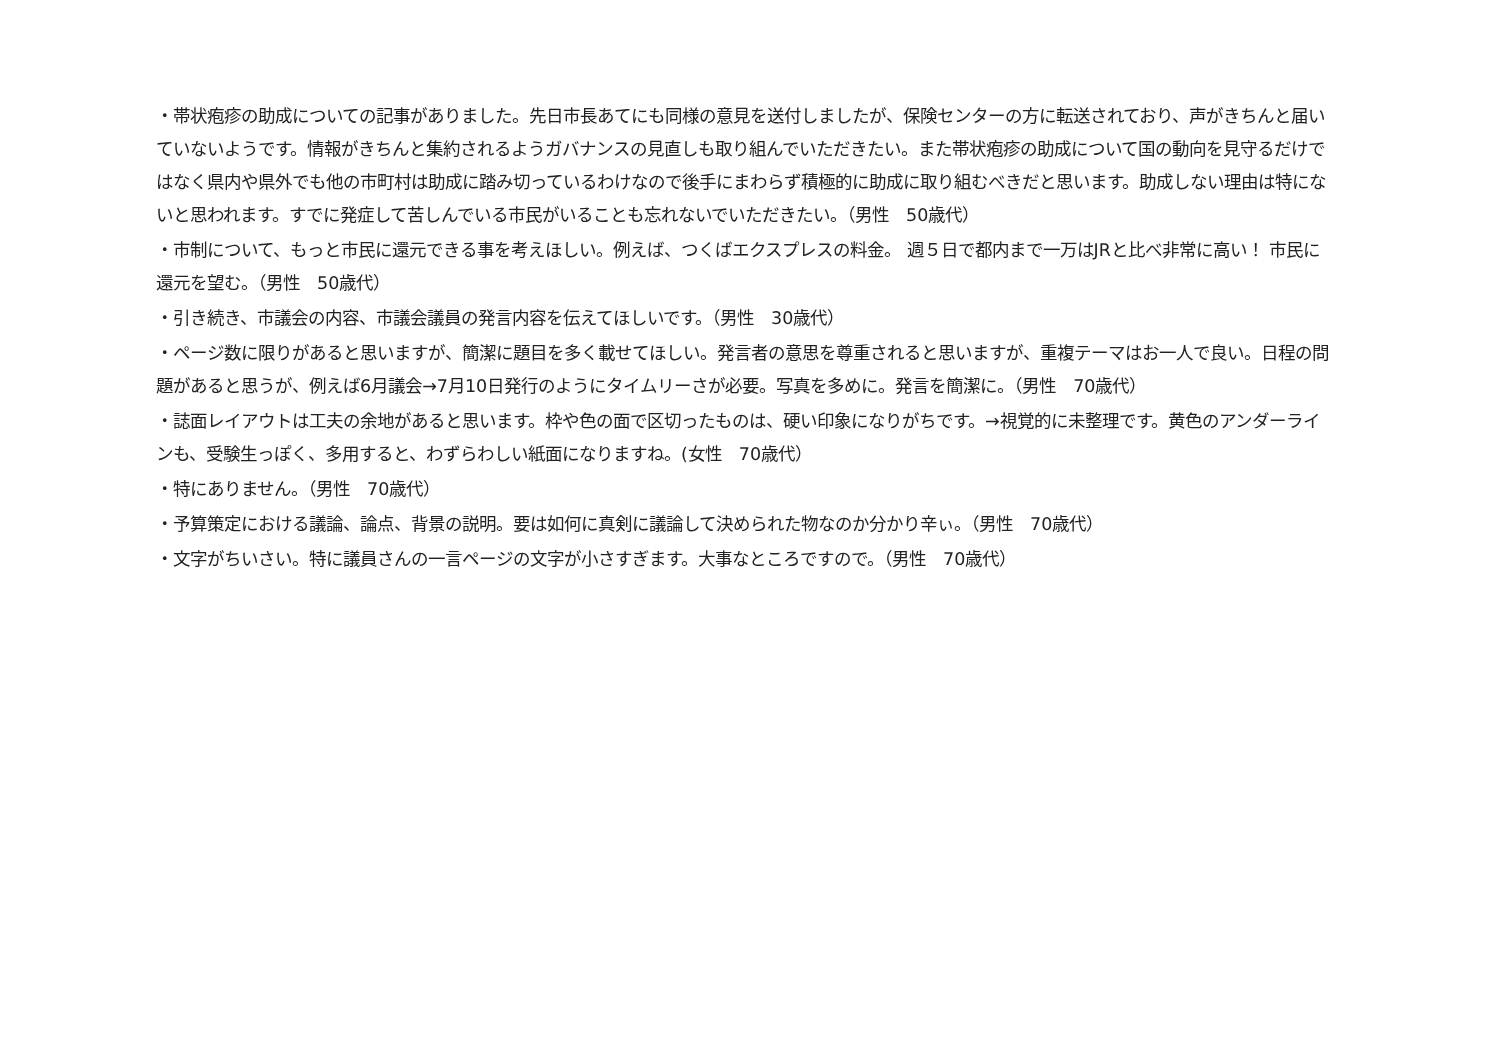・帯状疱疹の助成についての記事がありました。先日市長あてにも同様の意見を送付しましたが、保険センターの方に転送されており、声がきちんと届いていないようです。情報がきちんと集約されるようガバナンスの見直しも取り組んでいただきたい。また帯状疱疹の助成について国の動向を見守るだけではなく県内や県外でも他の市町村は助成に踏み切っているわけなので後手にまわらず積極的に助成に取り組むべきだと思います。助成しない理由は特にないと思われます。すでに発症して苦しんでいる市民がいることも忘れないでいただきたい。（男性　50歳代）
・市制について、もっと市民に還元できる事を考えほしい。例えば、つくばエクスプレスの料金。 週５日で都内まで一万はJRと比べ非常に高い！ 市民に還元を望む。（男性　50歳代）
・引き続き、市議会の内容、市議会議員の発言内容を伝えてほしいです。（男性　30歳代）
・ページ数に限りがあると思いますが、簡潔に題目を多く載せてほしい。発言者の意思を尊重されると思いますが、重複テーマはお一人で良い。日程の問題があると思うが、例えば6月議会→7月10日発行のようにタイムリーさが必要。写真を多めに。発言を簡潔に。（男性　70歳代）
・誌面レイアウトは工夫の余地があると思います。枠や色の面で区切ったものは、硬い印象になりがちです。→視覚的に未整理です。黄色のアンダーラインも、受験生っぽく、多用すると、わずらわしい紙面になりますね。(女性　70歳代）
・特にありません。（男性　70歳代）
・予算策定における議論、論点、背景の説明。要は如何に真剣に議論して決められた物なのか分かり辛ぃ。（男性　70歳代）
・文字がちいさい。特に議員さんの一言ページの文字が小さすぎます。大事なところですので。（男性　70歳代）